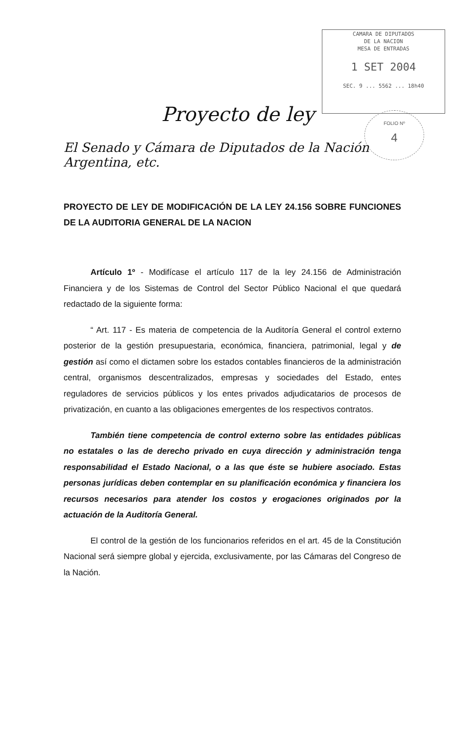CAMARA DE DIPUTADOS
DE LA NACION
MESA DE ENTRADAS
1 SET 2004
SEC. 9 ... 5562 ... 18h40
FOLIO Nº
4
Proyecto de ley
El Senado y Cámara de Diputados de la Nación Argentina, etc.
PROYECTO DE LEY DE MODIFICACIÓN DE LA LEY 24.156 SOBRE FUNCIONES DE LA AUDITORIA GENERAL DE LA NACION
Artículo 1º - Modifícase el artículo 117 de la ley 24.156 de Administración Financiera y de los Sistemas de Control del Sector Público Nacional el que quedará redactado de la siguiente forma:
“ Art. 117 - Es materia de competencia de la Auditoría General el control externo posterior de la gestión presupuestaria, económica, financiera, patrimonial, legal y de gestión así como el dictamen sobre los estados contables financieros de la administración central, organismos descentralizados, empresas y sociedades del Estado, entes reguladores de servicios públicos y los entes privados adjudicatarios de procesos de privatización, en cuanto a las obligaciones emergentes de los respectivos contratos.
También tiene competencia de control externo sobre las entidades públicas no estatales o las de derecho privado en cuya dirección y administración tenga responsabilidad el Estado Nacional, o a las que éste se hubiere asociado. Estas personas jurídicas deben contemplar en su planificación económica y financiera los recursos necesarios para atender los costos y erogaciones originados por la actuación de la Auditoría General.
El control de la gestión de los funcionarios referidos en el art. 45 de la Constitución Nacional será siempre global y ejercida, exclusivamente, por las Cámaras del Congreso de la Nación.